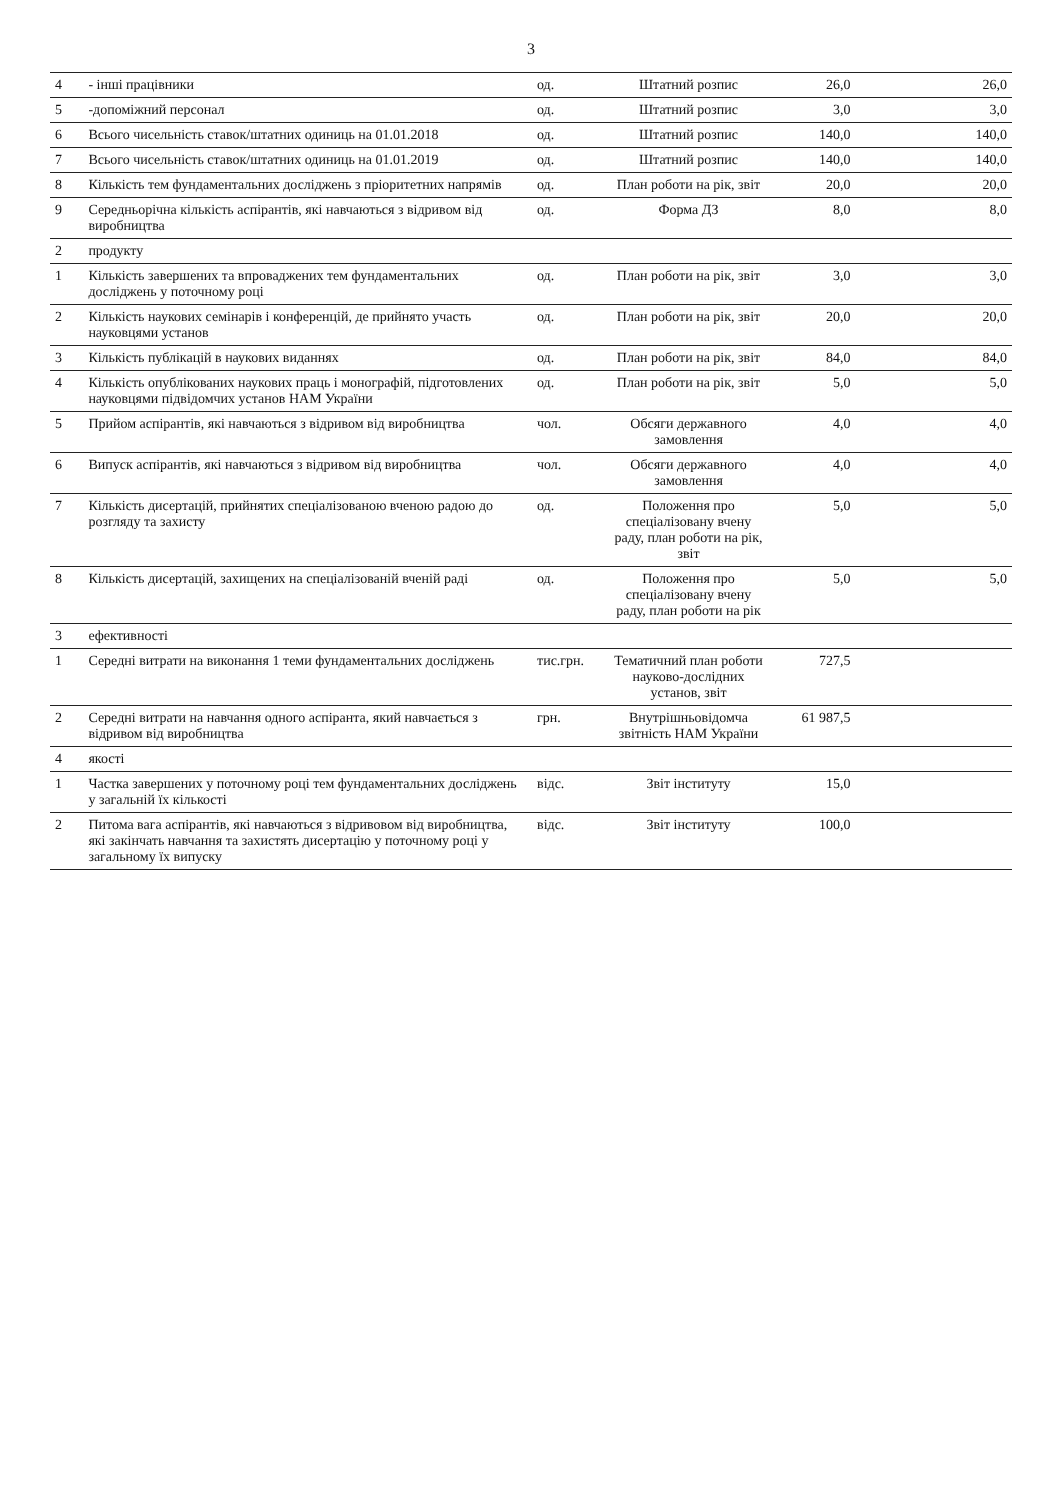3
| 4 | - інші працівники | од. | Штатний розпис | 26,0 | | 26,0 |
| 5 | -допоміжний персонал | од. | Штатний розпис | 3,0 | | 3,0 |
| 6 | Всього чисельність ставок/штатних одиниць на 01.01.2018 | од. | Штатний розпис | 140,0 | | 140,0 |
| 7 | Всього чисельність ставок/штатних одиниць на 01.01.2019 | од. | Штатний розпис | 140,0 | | 140,0 |
| 8 | Кількість тем фундаментальних досліджень з пріоритетних напрямів | од. | План роботи на рік, звіт | 20,0 | | 20,0 |
| 9 | Середньорічна кількість аспірантів, які навчаються з відривом від виробництва | од. | Форма ДЗ | 8,0 | | 8,0 |
| 2 | продукту | | | | | |
| 1 | Кількість завершених та впроваджених тем фундаментальних досліджень у поточному році | од. | План роботи на рік, звіт | 3,0 | | 3,0 |
| 2 | Кількість наукових семінарів і конференцій, де прийнято участь науковцями установ | од. | План роботи на рік, звіт | 20,0 | | 20,0 |
| 3 | Кількість публікацій в наукових виданнях | од. | План роботи на рік, звіт | 84,0 | | 84,0 |
| 4 | Кількість опублікованих наукових праць і монографій, підготовлених науковцями підвідомчих установ НАМ України | од. | План роботи на рік, звіт | 5,0 | | 5,0 |
| 5 | Прийом аспірантів, які навчаються з відривом від виробництва | чол. | Обсяги державного замовлення | 4,0 | | 4,0 |
| 6 | Випуск аспірантів, які навчаються з відривом від виробництва | чол. | Обсяги державного замовлення | 4,0 | | 4,0 |
| 7 | Кількість дисертацій, прийнятих спеціалізованою вченою радою до розгляду та захисту | од. | Положення про спеціалізовану вчену раду, план роботи на рік, звіт | 5,0 | | 5,0 |
| 8 | Кількість дисертацій, захищених на спеціалізованій вченій раді | од. | Положення про спеціалізовану вчену раду, план роботи на рік | 5,0 | | 5,0 |
| 3 | ефективності | | | | | |
| 1 | Середні витрати на виконання 1 теми фундаментальних досліджень | тис.грн. | Тематичний план роботи науково-дослідних установ, звіт | 727,5 | | |
| 2 | Середні витрати на навчання одного аспіранта, який навчається з відривом від виробництва | грн. | Внутрішньовідомча звітність НАМ України | 61 987,5 | | |
| 4 | якості | | | | | |
| 1 | Частка завершених у поточному році тем фундаментальних досліджень у загальній їх кількості | відс. | Звіт інституту | 15,0 | | |
| 2 | Питома вага аспірантів, які навчаються з відривовом від виробництва, які закінчать навчання та захистять дисертацію у поточному році у загальному їх випуску | відс. | Звіт інституту | 100,0 | | |